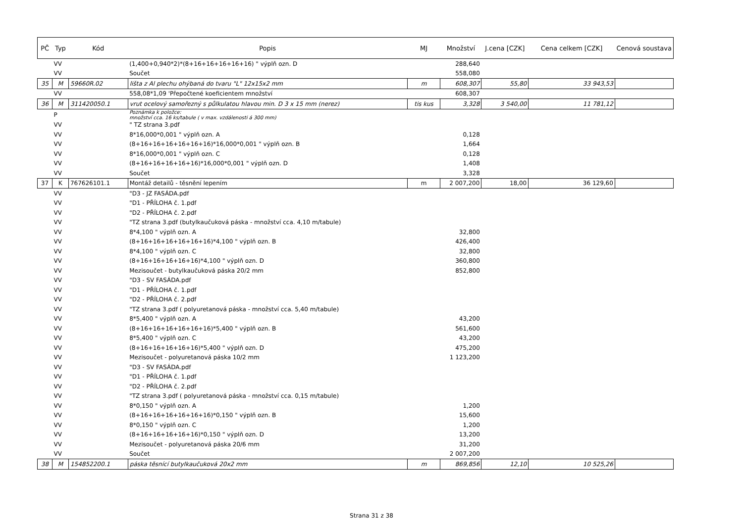| PČ | Typ | Kód | Popis | MJ | Množství | J.cena [CZK] | Cena celkem [CZK] | Cenová soustava |
| --- | --- | --- | --- | --- | --- | --- | --- | --- |
| | VV | | (1,400+0,940*2)*(8+16+16+16+16+16) " výplň ozn. D | | 288,640 | | | |
| | VV | | Součet | | 558,080 | | | |
| 35 | M | 59660R.02 | lišta z Al plechu ohýbaná do tvaru "L" 12x15x2 mm | m | 608,307 | 55,80 | 33 943,53 | |
| | VV | | 558,08*1,09 'Přepočtené koeficientem množství | | 608,307 | | | |
| 36 | M | 311420050.1 | vrut ocelový samořezný s půlkulatou hlavou min. D 3 x 15 mm (nerez) | tis kus | 3,328 | 3 540,00 | 11 781,12 | |
| | P | | Poznámka k položce: množství cca. 16 ks/tabule ( v max. vzdálenosti á 300 mm) | | | | | |
| | VV | | " TZ strana 3.pdf | | | | | |
| | VV | | 8*16,000*0,001 " výplň ozn. A | | 0,128 | | | |
| | VV | | (8+16+16+16+16+16+16)*16,000*0,001 " výplň ozn. B | | 1,664 | | | |
| | VV | | 8*16,000*0,001 " výplň ozn. C | | 0,128 | | | |
| | VV | | (8+16+16+16+16+16)*16,000*0,001 " výplň ozn. D | | 1,408 | | | |
| | VV | | Součet | | 3,328 | | | |
| 37 | K | 767626101.1 | Montáž detailů - těsnění lepením | m | 2 007,200 | 18,00 | 36 129,60 | |
| | VV | | "D3 - JZ FASÁDA.pdf | | | | | |
| | VV | | "D1 - PŘÍLOHA č. 1.pdf | | | | | |
| | VV | | "D2 - PŘÍLOHA č. 2.pdf | | | | | |
| | VV | | "TZ strana 3.pdf (butylkaučuková páska - množství cca. 4,10 m/tabule) | | | | | |
| | VV | | 8*4,100 " výplň ozn. A | | 32,800 | | | |
| | VV | | (8+16+16+16+16+16+16)*4,100 " výplň ozn. B | | 426,400 | | | |
| | VV | | 8*4,100 " výplň ozn. C | | 32,800 | | | |
| | VV | | (8+16+16+16+16+16)*4,100 " výplň ozn. D | | 360,800 | | | |
| | VV | | Mezisoučet - butylkaučuková páska 20/2 mm | | 852,800 | | | |
| | VV | | "D3 - SV FASÁDA.pdf | | | | | |
| | VV | | "D1 - PŘÍLOHA č. 1.pdf | | | | | |
| | VV | | "D2 - PŘÍLOHA č. 2.pdf | | | | | |
| | VV | | "TZ strana 3.pdf ( polyuretanová páska - množství cca. 5,40 m/tabule) | | | | | |
| | VV | | 8*5,400 " výplň ozn. A | | 43,200 | | | |
| | VV | | (8+16+16+16+16+16+16)*5,400 " výplň ozn. B | | 561,600 | | | |
| | VV | | 8*5,400 " výplň ozn. C | | 43,200 | | | |
| | VV | | (8+16+16+16+16+16)*5,400 " výplň ozn. D | | 475,200 | | | |
| | VV | | Mezisoučet - polyuretanová páska 10/2 mm | | 1 123,200 | | | |
| | VV | | "D3 - SV FASÁDA.pdf | | | | | |
| | VV | | "D1 - PŘÍLOHA č. 1.pdf | | | | | |
| | VV | | "D2 - PŘÍLOHA č. 2.pdf | | | | | |
| | VV | | "TZ strana 3.pdf ( polyuretanová páska - množství cca. 0,15 m/tabule) | | | | | |
| | VV | | 8*0,150 " výplň ozn. A | | 1,200 | | | |
| | VV | | (8+16+16+16+16+16+16)*0,150 " výplň ozn. B | | 15,600 | | | |
| | VV | | 8*0,150 " výplň ozn. C | | 1,200 | | | |
| | VV | | (8+16+16+16+16+16)*0,150 " výplň ozn. D | | 13,200 | | | |
| | VV | | Mezisoučet - polyuretanová páska 20/6 mm | | 31,200 | | | |
| | VV | | Součet | | 2 007,200 | | | |
| 38 | M | 154852200.1 | páska těsnící butylkaučuková 20x2 mm | m | 869,856 | 12,10 | 10 525,26 | |
Strana 31 z 38